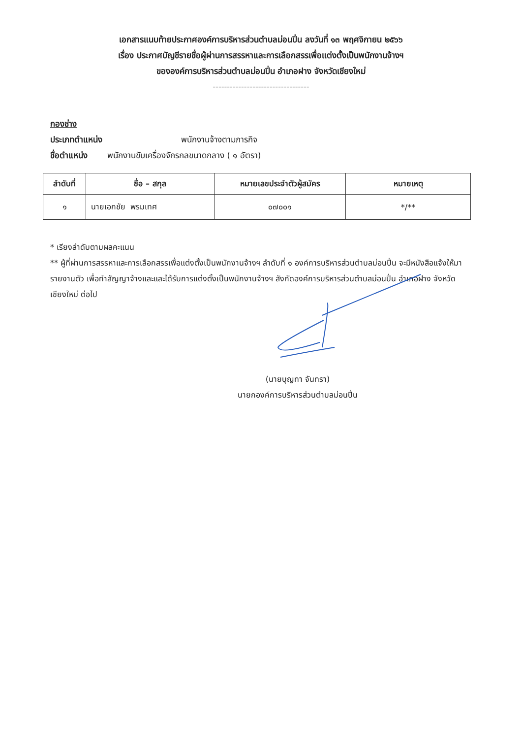เอกสารแนบท้ายประกาศองค์การบริหารส่วนตำบลม่อนปิ่น ลงวันที่ ๑๓ พฤศจิกายน ๒๕๖๖
เรื่อง ประกาศบัญชีรายชื่อผู้ผ่านการสรรหาและการเลือกสรรเพื่อแต่งตั้งเป็นพนักงานจ้างฯ
ขององค์การบริหารส่วนตำบลม่อนปิ่น อำเภอฝาง จังหวัดเชียงใหม่
----------------------------------
กองช่าง
ประเภทตำแหน่ง พนักงานจ้างตามภารกิจ
ชื่อตำแหน่ง พนักงานขับเครื่องจักรกลขนาดกลาง ( ๑ อัตรา)
| ลำดับที่ | ชื่อ – สกุล | หมายเลขประจำตัวผู้สมัคร | หมายเหตุ |
| --- | --- | --- | --- |
| ๑ | นายเอกชัย พรมเทศ | ๐๗๐๐๑ | */** |
* เรียงลำดับตามผลคะแนน
** ผู้ที่ผ่านการสรรหาและการเลือกสรรเพื่อแต่งตั้งเป็นพนักงานจ้างฯ ลำดับที่ ๑ องค์การบริหารส่วนตำบลม่อนปิ่น จะมีหนังสือแจ้งให้มารายงานตัว เพื่อทำสัญญาจ้างและและได้รับการแต่งตั้งเป็นพนักงานจ้างฯ สังกัดองค์การบริหารส่วนตำบลม่อนปิ่น อำเภอฝาง จังหวัดเชียงใหม่ ต่อไป
(นายบุญทา จันทรา)
นายกองค์การบริหารส่วนตำบลม่อนปิ่น